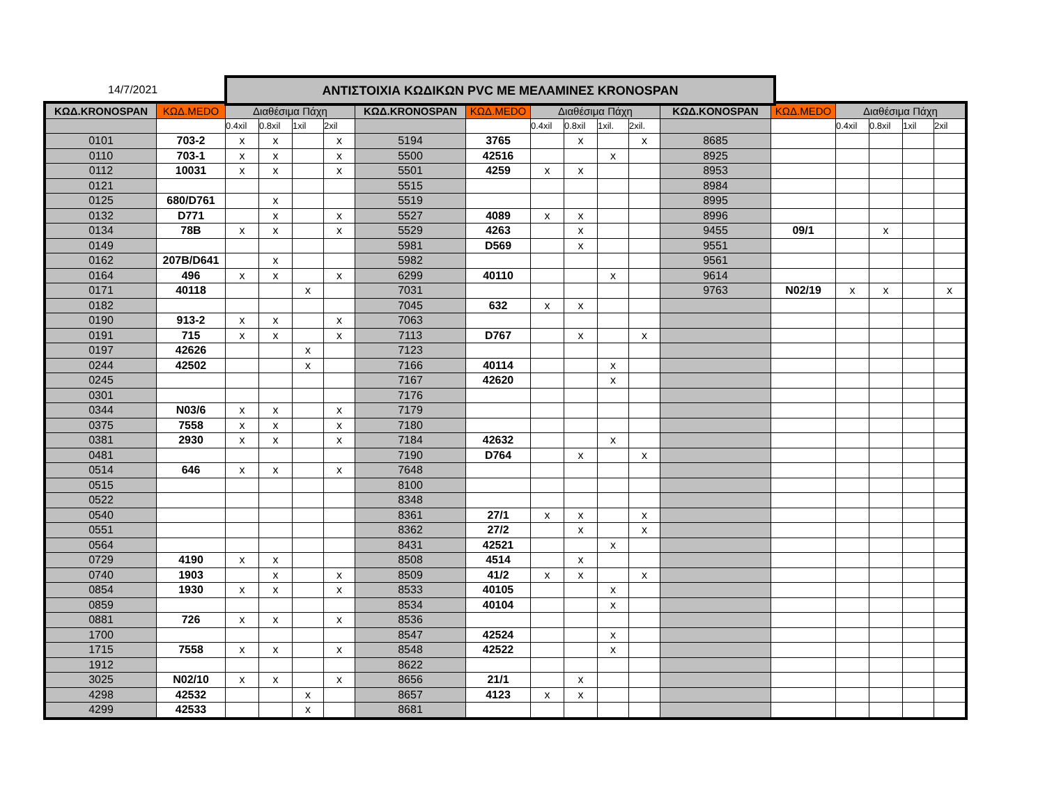14/7/2021
ΑΝΤΙΣΤΟΙΧΙΑ ΚΩΔΙΚΩΝ PVC ΜΕ ΜΕΛΑΜΙΝΕΣ KRONOSPAN
| ΚΩΔ.KRONOSPAN | ΚΩΔ.MEDO | Διαθέσιμα Πάχη | | | | ΚΩΔ.KRONOSPAN | ΚΩΔ.MEDO | Διαθέσιμα Πάχη | | | | ΚΩΔ.KONOSPAN | ΚΩΔ.MEDO | Διαθέσιμα Πάχη | | | |
| --- | --- | --- | --- | --- | --- | --- | --- | --- | --- | --- | --- | --- | --- | --- | --- | --- | --- |
| | | 0.4xil | 0.8xil | 1xil | 2xil | | | 0.4xil | 0.8xil | 1xil. | 2xil. | | | 0.4xil | 0.8xil | 1xil | 2xil |
| 0101 | 703-2 | x | x | | x | 5194 | 3765 | | x | | x | 8685 | | | | | |
| 0110 | 703-1 | x | x | | x | 5500 | 42516 | | | x | | 8925 | | | | | |
| 0112 | 10031 | x | x | | x | 5501 | 4259 | x | x | | | 8953 | | | | | |
| 0121 | | | | | | 5515 | | | | | | 8984 | | | | | |
| 0125 | 680/D761 | | x | | | 5519 | | | | | | 8995 | | | | | |
| 0132 | D771 | | x | | x | 5527 | 4089 | x | x | | | 8996 | | | | | |
| 0134 | 78B | x | x | | x | 5529 | 4263 | | x | | | 9455 | 09/1 | | x | | |
| 0149 | | | | | | 5981 | D569 | | x | | | 9551 | | | | | |
| 0162 | 207B/D641 | | x | | | 5982 | | | | | | 9561 | | | | | |
| 0164 | 496 | x | x | | x | 6299 | 40110 | | | x | | 9614 | | | | | |
| 0171 | 40118 | | | x | | 7031 | | | | | | 9763 | N02/19 | x | x | | x |
| 0182 | | | | | | 7045 | 632 | x | x | | | | | | | | |
| 0190 | 913-2 | x | x | | x | 7063 | | | | | | | | | | | |
| 0191 | 715 | x | x | | x | 7113 | D767 | | x | | x | | | | | | |
| 0197 | 42626 | | | x | | 7123 | | | | | | | | | | | |
| 0244 | 42502 | | | x | | 7166 | 40114 | | | x | | | | | | | |
| 0245 | | | | | | 7167 | 42620 | | | x | | | | | | | |
| 0301 | | | | | | 7176 | | | | | | | | | | | |
| 0344 | N03/6 | x | x | | x | 7179 | | | | | | | | | | | |
| 0375 | 7558 | x | x | | x | 7180 | | | | | | | | | | | |
| 0381 | 2930 | x | x | | x | 7184 | 42632 | | | x | | | | | | | |
| 0481 | | | | | | 7190 | D764 | | x | | x | | | | | | |
| 0514 | 646 | x | x | | x | 7648 | | | | | | | | | | | |
| 0515 | | | | | | 8100 | | | | | | | | | | | |
| 0522 | | | | | | 8348 | | | | | | | | | | | |
| 0540 | | | | | | 8361 | 27/1 | x | x | | x | | | | | | |
| 0551 | | | | | | 8362 | 27/2 | | x | | x | | | | | | |
| 0564 | | | | | | 8431 | 42521 | | | x | | | | | | | |
| 0729 | 4190 | x | x | | | 8508 | 4514 | | x | | | | | | | | |
| 0740 | 1903 | | x | | x | 8509 | 41/2 | x | x | | x | | | | | | |
| 0854 | 1930 | x | x | | x | 8533 | 40105 | | | x | | | | | | | |
| 0859 | | | | | | 8534 | 40104 | | | x | | | | | | | |
| 0881 | 726 | x | x | | x | 8536 | | | | | | | | | | | |
| 1700 | | | | | | 8547 | 42524 | | | x | | | | | | | |
| 1715 | 7558 | x | x | | x | 8548 | 42522 | | | x | | | | | | | |
| 1912 | | | | | | 8622 | | | | | | | | | | | |
| 3025 | N02/10 | x | x | | x | 8656 | 21/1 | | x | | | | | | | | |
| 4298 | 42532 | | | x | | 8657 | 4123 | x | x | | | | | | | | |
| 4299 | 42533 | | | x | | 8681 | | | | | | | | | | | |